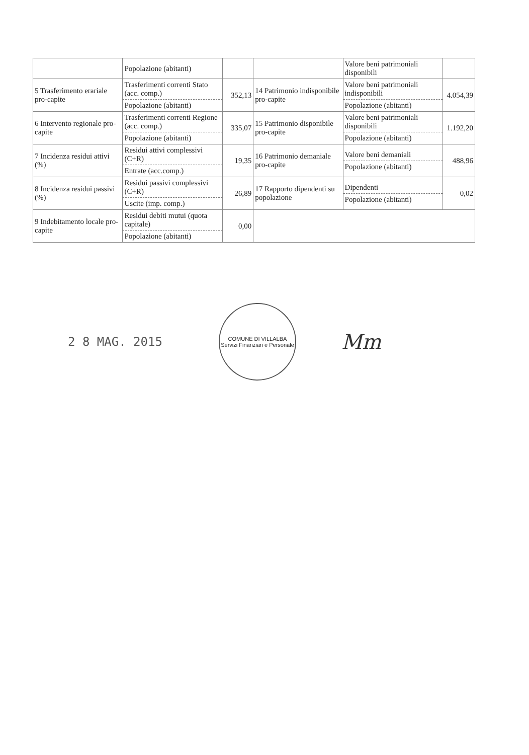| | Popolazione (abitanti) | | | Valore beni patrimoniali disponibili | |
| 5 Trasferimento erariale pro-capite | Trasferimenti correnti Stato (acc. comp.) Popolazione (abitanti) | 352,13 | 14 Patrimonio indisponibile pro-capite | Valore beni patrimoniali indisponibili Popolazione (abitanti) | 4.054,39 |
| 6 Intervento regionale pro-capite | Trasferimenti correnti Regione (acc. comp.) Popolazione (abitanti) | 335,07 | 15 Patrimonio disponibile pro-capite | Valore beni patrimoniali disponibili Popolazione (abitanti) | 1.192,20 |
| 7 Incidenza residui attivi (%) | Residui attivi complessivi (C+R) Entrate (acc.comp.) | 19,35 | 16 Patrimonio demaniale pro-capite | Valore beni demaniali Popolazione (abitanti) | 488,96 |
| 8 Incidenza residui passivi (%) | Residui passivi complessivi (C+R) Uscite (imp. comp.) | 26,89 | 17 Rapporto dipendenti su popolazione | Dipendenti Popolazione (abitanti) | 0,02 |
| 9 Indebitamento locale pro-capite | Residui debiti mutui (quota capitale) Popolazione (abitanti) | 0,00 | | | |
2 8 MAG. 2015
COMUNE DI VILLALBA
Servizi Finanziari e Personale
Mm